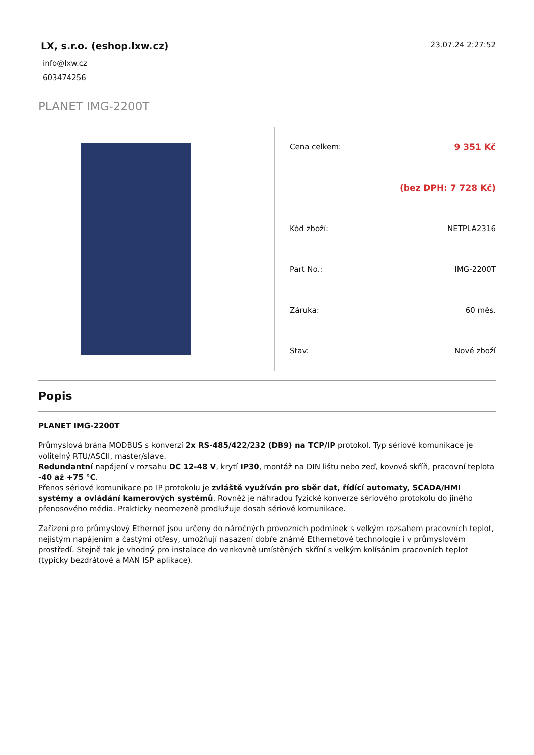LX, s.r.o. (eshop.lxw.cz)
info@lxw.cz
603474256
23.07.24 2:27:52
PLANET IMG-2200T
| Cena celkem: | 9 351 Kč |
| | (bez DPH: 7 728 Kč) |
| Kód zboží: | NETPLA2316 |
| Part No.: | IMG-2200T |
| Záruka: | 60 měs. |
| Stav: | Nové zboží |
Popis
PLANET IMG-2200T
Průmyslová brána MODBUS s konverzí 2x RS-485/422/232 (DB9) na TCP/IP protokol. Typ sériové komunikace je volitelný RTU/ASCII, master/slave.
Redundantní napájení v rozsahu DC 12-48 V, krytí IP30, montáž na DIN lištu nebo zeď, kovová skříň, pracovní teplota -40 až +75 °C.
Přenos sériové komunikace po IP protokolu je zvláště využíván pro sběr dat, řídící automaty, SCADA/HMI systémy a ovládání kamerových systémů. Rovněž je náhradou fyzické konverze sériového protokolu do jiného přenosového média. Prakticky neomezeně prodlužuje dosah sériové komunikace.
Zařízení pro průmyslový Ethernet jsou určeny do náročných provozních podmínek s velkým rozsahem pracovních teplot, nejistým napájením a častými otřesy, umožňují nasazení dobře známé Ethernetové technologie i v průmyslovém prostředí. Stejně tak je vhodný pro instalace do venkovně umístěných skříní s velkým kolísáním pracovních teplot (typicky bezdrátové a MAN ISP aplikace).